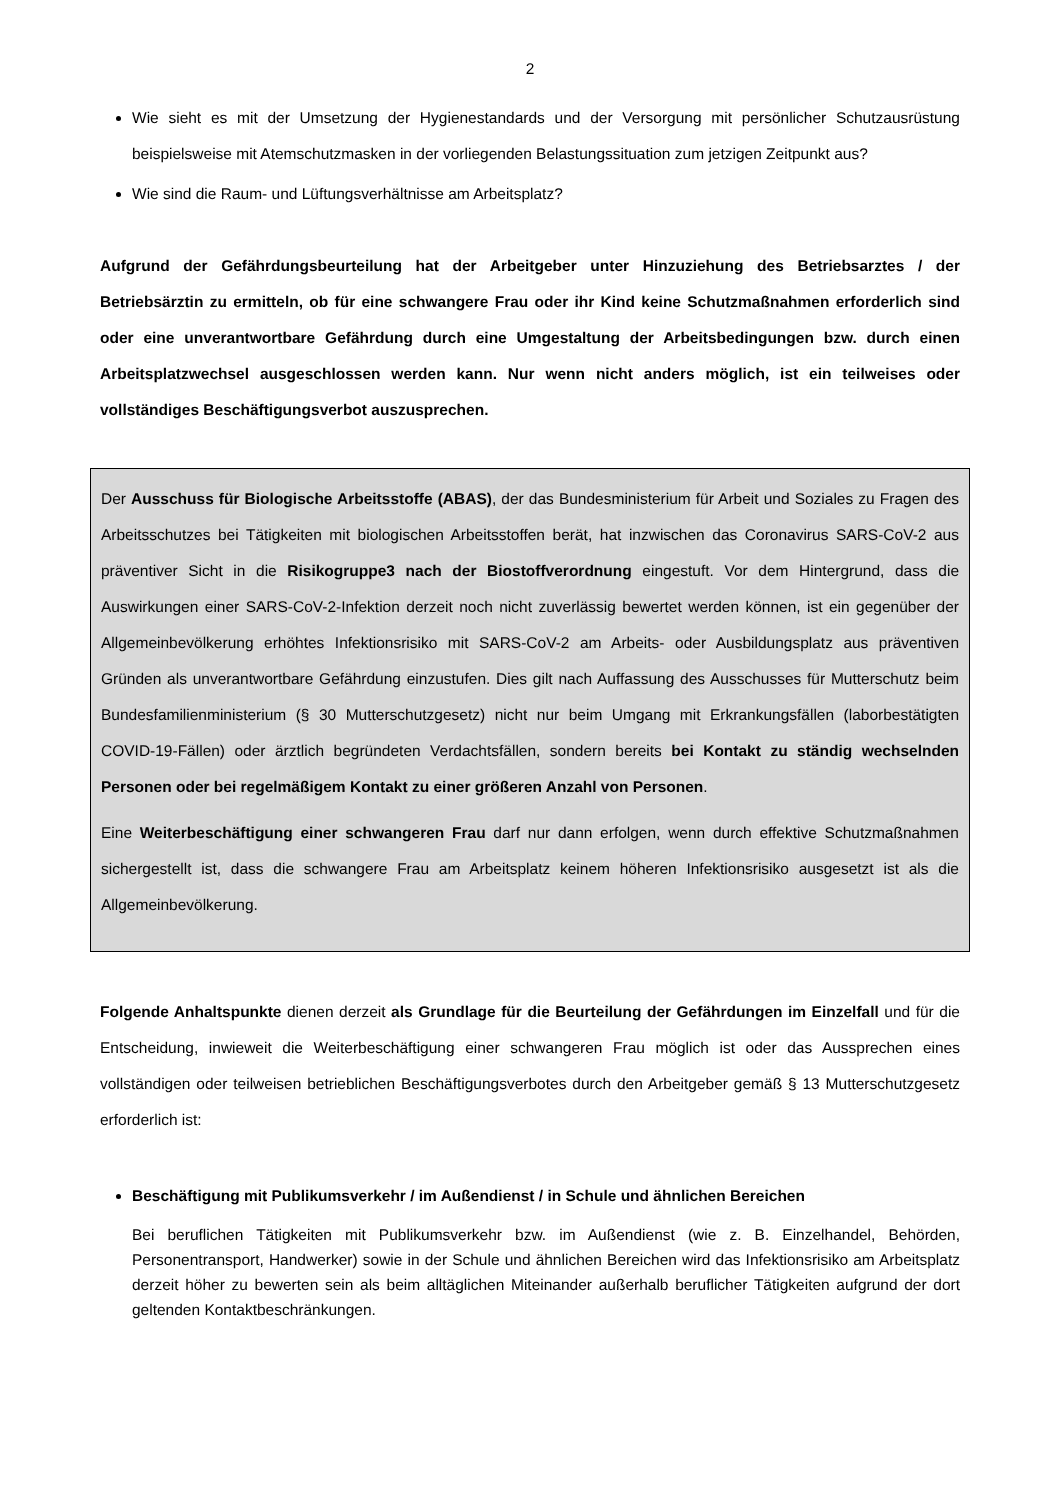2
Wie sieht es mit der Umsetzung der Hygienestandards und der Versorgung mit persönlicher Schutzausrüstung beispielsweise mit Atemschutzmasken in der vorliegenden Belastungssituation zum jetzigen Zeitpunkt aus?
Wie sind die Raum- und Lüftungsverhältnisse am Arbeitsplatz?
Aufgrund der Gefährdungsbeurteilung hat der Arbeitgeber unter Hinzuziehung des Betriebsarztes / der Betriebsärztin zu ermitteln, ob für eine schwangere Frau oder ihr Kind keine Schutzmaßnahmen erforderlich sind oder eine unverantwortbare Gefährdung durch eine Umgestaltung der Arbeitsbedingungen bzw. durch einen Arbeitsplatzwechsel ausgeschlossen werden kann. Nur wenn nicht anders möglich, ist ein teilweises oder vollständiges Beschäftigungsverbot auszusprechen.
Der Ausschuss für Biologische Arbeitsstoffe (ABAS), der das Bundesministerium für Arbeit und Soziales zu Fragen des Arbeitsschutzes bei Tätigkeiten mit biologischen Arbeitsstoffen berät, hat inzwischen das Coronavirus SARS-CoV-2 aus präventiver Sicht in die Risikogruppe3 nach der Biostoffverordnung eingestuft. Vor dem Hintergrund, dass die Auswirkungen einer SARS-CoV-2-Infektion derzeit noch nicht zuverlässig bewertet werden können, ist ein gegenüber der Allgemeinbevölkerung erhöhtes Infektionsrisiko mit SARS-CoV-2 am Arbeits- oder Ausbildungsplatz aus präventiven Gründen als unverantwortbare Gefährdung einzustufen. Dies gilt nach Auffassung des Ausschusses für Mutterschutz beim Bundesfamilienministerium (§ 30 Mutterschutzgesetz) nicht nur beim Umgang mit Erkrankungsfällen (laborbestätigten COVID-19-Fällen) oder ärztlich begründeten Verdachtsfällen, sondern bereits bei Kontakt zu ständig wechselnden Personen oder bei regelmäßigem Kontakt zu einer größeren Anzahl von Personen.
Eine Weiterbeschäftigung einer schwangeren Frau darf nur dann erfolgen, wenn durch effektive Schutzmaßnahmen sichergestellt ist, dass die schwangere Frau am Arbeitsplatz keinem höheren Infektionsrisiko ausgesetzt ist als die Allgemeinbevölkerung.
Folgende Anhaltspunkte dienen derzeit als Grundlage für die Beurteilung der Gefährdungen im Einzelfall und für die Entscheidung, inwieweit die Weiterbeschäftigung einer schwangeren Frau möglich ist oder das Aussprechen eines vollständigen oder teilweisen betrieblichen Beschäftigungsverbotes durch den Arbeitgeber gemäß § 13 Mutterschutzgesetz erforderlich ist:
Beschäftigung mit Publikumsverkehr / im Außendienst / in Schule und ähnlichen Bereichen
Bei beruflichen Tätigkeiten mit Publikumsverkehr bzw. im Außendienst (wie z. B. Einzelhandel, Behörden, Personentransport, Handwerker) sowie in der Schule und ähnlichen Bereichen wird das Infektionsrisiko am Arbeitsplatz derzeit höher zu bewerten sein als beim alltäglichen Miteinander außerhalb beruflicher Tätigkeiten aufgrund der dort geltenden Kontaktbeschränkungen.